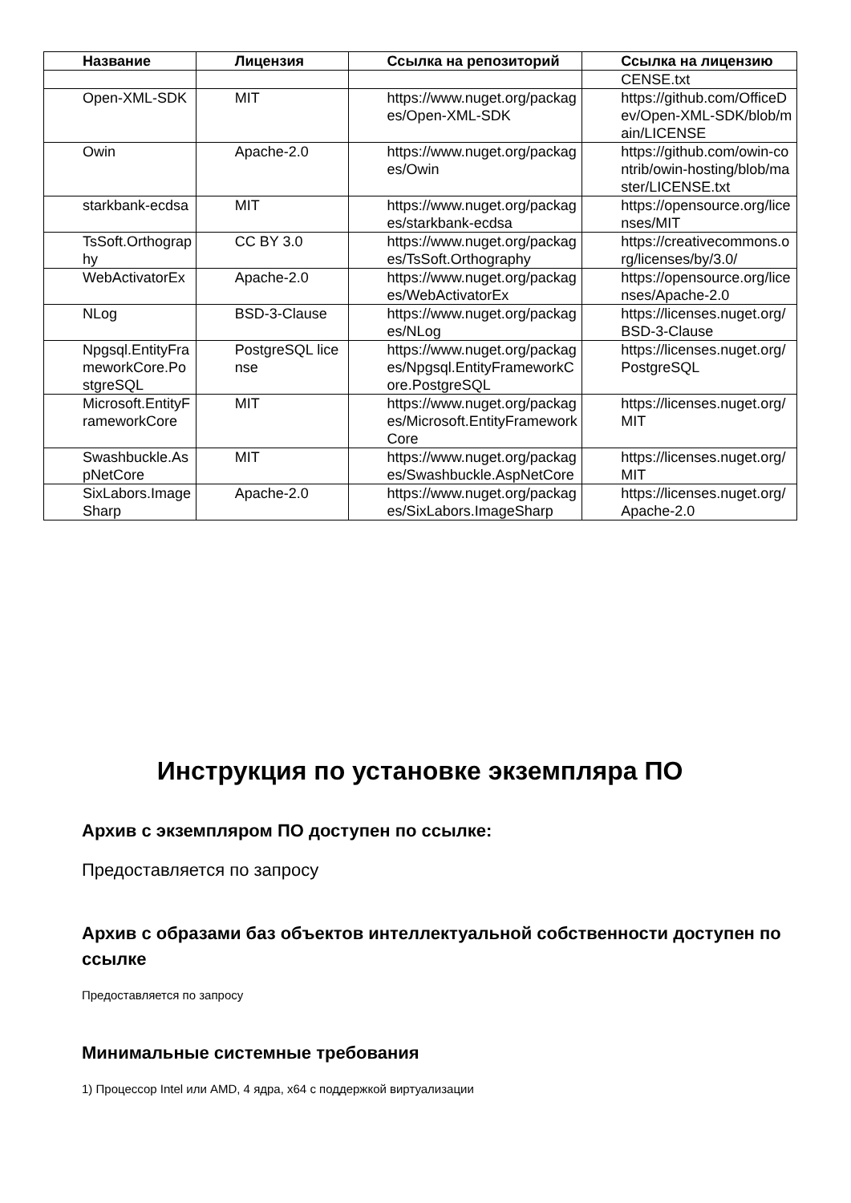| Название | Лицензия | Ссылка на репозиторий | Ссылка на лицензию |
| --- | --- | --- | --- |
| | | | CENSE.txt |
| Open-XML-SDK | MIT | https://www.nuget.org/packages/Open-XML-SDK | https://github.com/OfficeDev/Open-XML-SDK/blob/main/LICENSE |
| Owin | Apache-2.0 | https://www.nuget.org/packages/Owin | https://github.com/owin-contrib/owin-hosting/blob/master/LICENSE.txt |
| starkbank-ecdsa | MIT | https://www.nuget.org/packages/starkbank-ecdsa | https://opensource.org/licenses/MIT |
| TsSoft.Orthography | CC BY 3.0 | https://www.nuget.org/packages/TsSoft.Orthography | https://creativecommons.org/licenses/by/3.0/ |
| WebActivatorEx | Apache-2.0 | https://www.nuget.org/packages/WebActivatorEx | https://opensource.org/licenses/Apache-2.0 |
| NLog | BSD-3-Clause | https://www.nuget.org/packages/NLog | https://licenses.nuget.org/BSD-3-Clause |
| Npgsql.EntityFrameworkCore.PostgreSQL | PostgreSQL license | https://www.nuget.org/packages/Npgsql.EntityFrameworkCore.PostgreSQL | https://licenses.nuget.org/PostgreSQL |
| Microsoft.EntityFrameworkCore | MIT | https://www.nuget.org/packages/Microsoft.EntityFrameworkCore | https://licenses.nuget.org/MIT |
| Swashbuckle.AspNetCore | MIT | https://www.nuget.org/packages/Swashbuckle.AspNetCore | https://licenses.nuget.org/MIT |
| SixLabors.ImageSharp | Apache-2.0 | https://www.nuget.org/packages/SixLabors.ImageSharp | https://licenses.nuget.org/Apache-2.0 |
Инструкция по установке экземпляра ПО
Архив с экземпляром ПО доступен по ссылке:
Предоставляется по запросу
Архив с образами баз объектов интеллектуальной собственности доступен по ссылке
Предоставляется по запросу
Минимальные системные требования
1) Процессор Intel или AMD, 4 ядра, x64 с поддержкой виртуализации